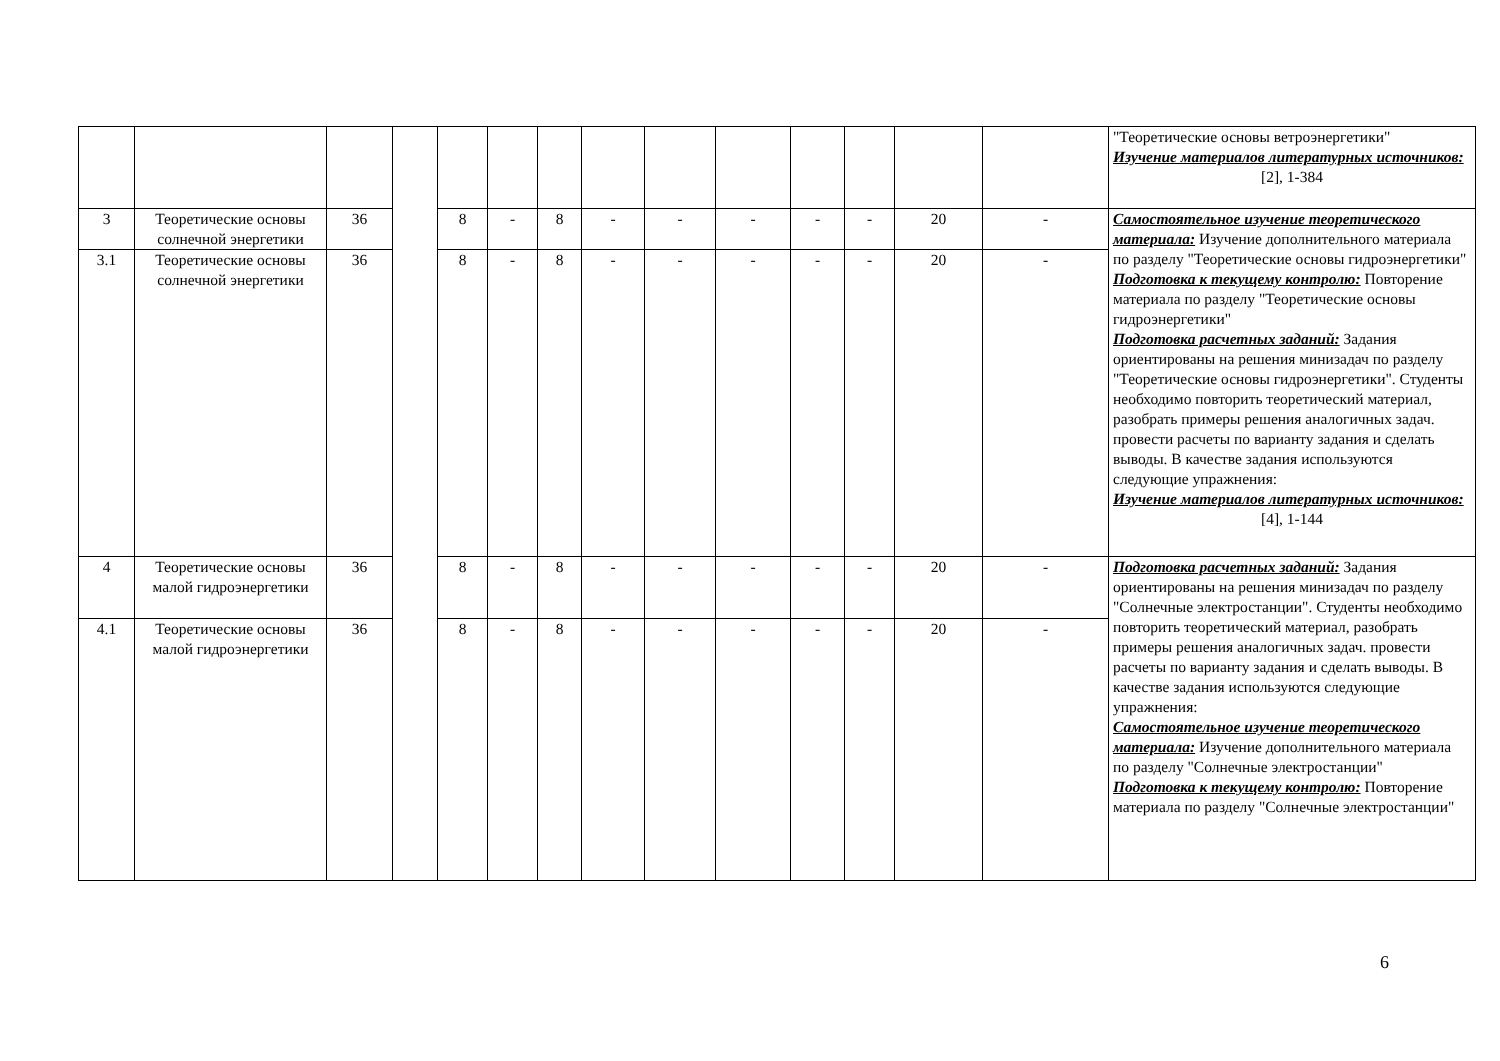| | | | | | | | | | | | | | | "Теоретические основы ветроэнергетики" Изучение материалов литературных источников: [2], 1-384 |
| 3 | Теоретические основы солнечной энергетики | 36 | | 8 | - | 8 | - | - | - | - | - | 20 | - | Самостоятельное изучение теоретического материала: Изучение дополнительного материала по разделу "Теоретические основы гидроэнергетики" Подготовка к текущему контролю: Повторение материала по разделу "Теоретические основы гидроэнергетики" Подготовка расчетных заданий: Задания ориентированы на решения минизадач по разделу "Теоретические основы гидроэнергетики". Студенты необходимо повторить теоретический материал, разобрать примеры решения аналогичных задач. провести расчеты по варианту задания и сделать выводы. В качестве задания используются следующие упражнения: Изучение материалов литературных источников: [4], 1-144 |
| 3.1 | Теоретические основы солнечной энергетики | 36 | | 8 | - | 8 | - | - | - | - | - | 20 | - | |
| 4 | Теоретические основы малой гидроэнергетики | 36 | | 8 | - | 8 | - | - | - | - | - | 20 | - | Подготовка расчетных заданий: Задания ориентированы на решения минизадач по разделу "Солнечные электростанции". Студенты необходимо повторить теоретический материал, разобрать примеры решения аналогичных задач. провести расчеты по варианту задания и сделать выводы. В качестве задания используются следующие упражнения: Самостоятельное изучение теоретического материала: Изучение дополнительного материала по разделу "Солнечные электростанции" Подготовка к текущему контролю: Повторение материала по разделу "Солнечные электростанции" |
| 4.1 | Теоретические основы малой гидроэнергетики | 36 | | 8 | - | 8 | - | - | - | - | - | 20 | - | |
6